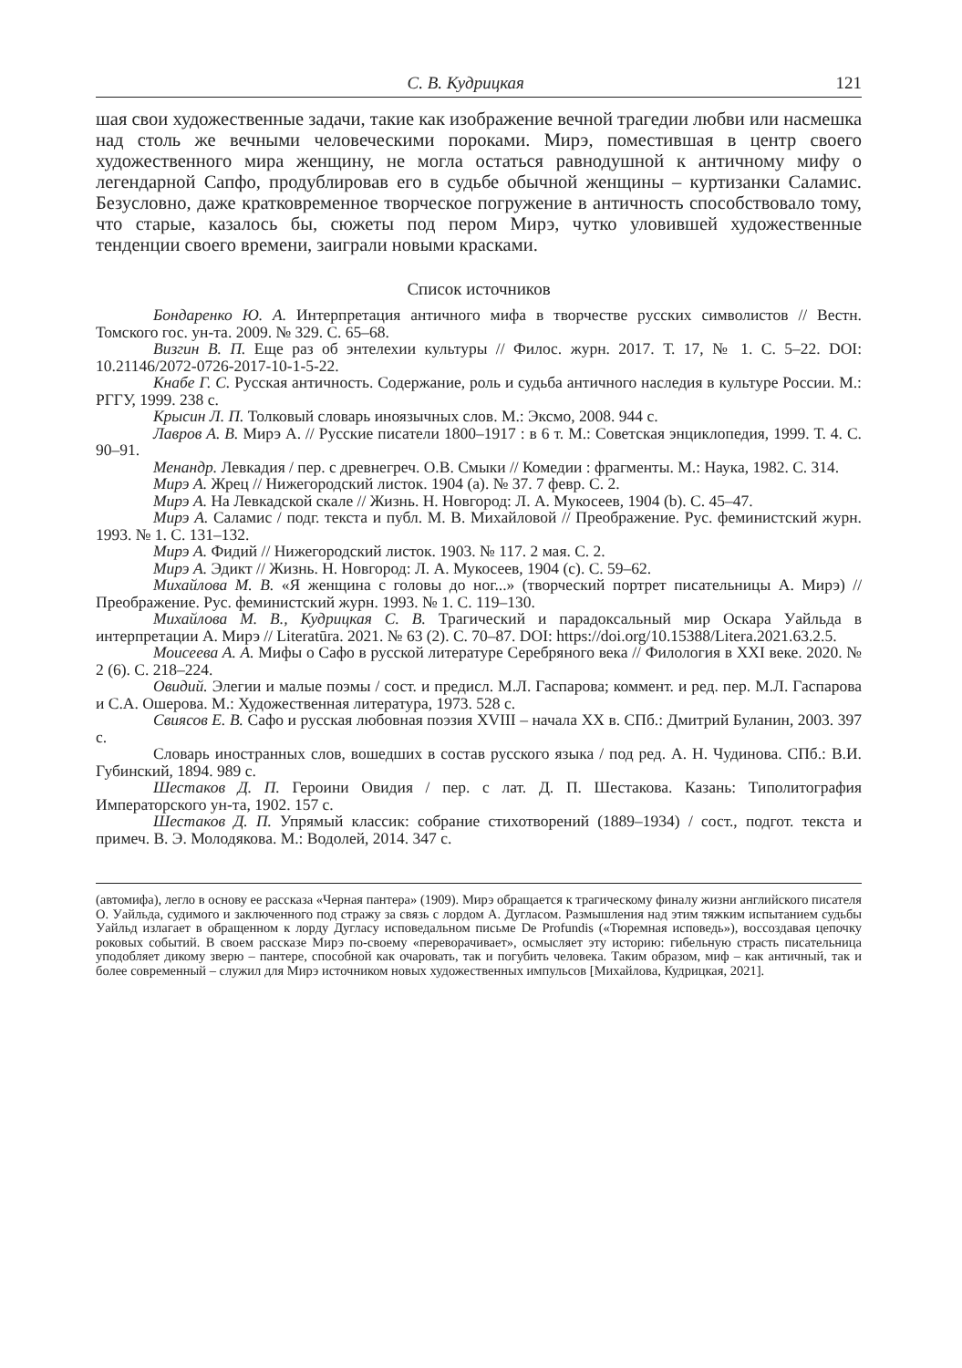С. В. Кудрицкая 121
шая свои художественные задачи, такие как изображение вечной трагедии любви или насмешка над столь же вечными человеческими пороками. Мирэ, поместившая в центр своего художественного мира женщину, не могла остаться равнодушной к античному мифу о легендарной Сапфо, продублировав его в судьбе обычной женщины – куртизанки Саламис. Безусловно, даже кратковременное творческое погружение в античность способствовало тому, что старые, казалось бы, сюжеты под пером Мирэ, чутко уловившей художественные тенденции своего времени, заиграли новыми красками.
Список источников
Бондаренко Ю. А. Интерпретация античного мифа в творчестве русских символистов // Вестн. Томского гос. ун-та. 2009. № 329. С. 65–68.
Визгин В. П. Еще раз об энтелехии культуры // Филос. журн. 2017. Т. 17, № 1. С. 5–22. DOI: 10.21146/2072-0726-2017-10-1-5-22.
Кнабе Г. С. Русская античность. Содержание, роль и судьба античного наследия в культуре России. М.: РГГУ, 1999. 238 с.
Крысин Л. П. Толковый словарь иноязычных слов. М.: Эксмо, 2008. 944 с.
Лавров А. В. Мирэ А. // Русские писатели 1800–1917 : в 6 т. М.: Советская энциклопедия, 1999. Т. 4. С. 90–91.
Менандр. Левкадия / пер. с древнегреч. О.В. Смыки // Комедии : фрагменты. М.: Наука, 1982. С. 314.
Мирэ А. Жрец // Нижегородский листок. 1904 (a). № 37. 7 февр. С. 2.
Мирэ А. На Левкадской скале // Жизнь. Н. Новгород: Л. А. Мукосеев, 1904 (b). С. 45–47.
Мирэ А. Саламис / подг. текста и публ. М. В. Михайловой // Преображение. Рус. феминистский журн. 1993. № 1. С. 131–132.
Мирэ А. Фидий // Нижегородский листок. 1903. № 117. 2 мая. С. 2.
Мирэ А. Эдикт // Жизнь. Н. Новгород: Л. А. Мукосеев, 1904 (c). С. 59–62.
Михайлова М. В. «Я женщина с головы до ног...» (творческий портрет писательницы А. Мирэ) // Преображение. Рус. феминистский журн. 1993. № 1. С. 119–130.
Михайлова М. В., Кудрицкая С. В. Трагический и парадоксальный мир Оскара Уайльда в интерпретации А. Мирэ // Literatūra. 2021. № 63 (2). С. 70–87. DOI: https://doi.org/10.15388/Litera.2021.63.2.5.
Моисеева А. А. Мифы о Сафо в русской литературе Серебряного века // Филология в XXI веке. 2020. № 2 (6). С. 218–224.
Овидий. Элегии и малые поэмы / сост. и предисл. М.Л. Гаспарова; коммент. и ред. пер. М.Л. Гаспарова и С.А. Ошерова. М.: Художественная литература, 1973. 528 с.
Свиясов Е. В. Сафо и русская любовная поэзия XVIII – начала XX в. СПб.: Дмитрий Буланин, 2003. 397 с.
Словарь иностранных слов, вошедших в состав русского языка / под ред. А. Н. Чудинова. СПб.: В.И. Губинский, 1894. 989 с.
Шестаков Д. П. Героини Овидия / пер. с лат. Д. П. Шестакова. Казань: Типолитография Императорского ун-та, 1902. 157 с.
Шестаков Д. П. Упрямый классик: собрание стихотворений (1889–1934) / сост., подгот. текста и примеч. В. Э. Молодякова. М.: Водолей, 2014. 347 с.
(автомифа), легло в основу ее рассказа «Черная пантера» (1909). Мирэ обращается к трагическому финалу жизни английского писателя О. Уайльда, судимого и заключенного под стражу за связь с лордом А. Дугласом. Размышления над этим тяжким испытанием судьбы Уайльд излагает в обращенном к лорду Дугласу исповедальном письме De Profundis («Тюремная исповедь»), воссоздавая цепочку роковых событий. В своем рассказе Мирэ по-своему «переворачивает», осмысляет эту историю: гибельную страсть писательница уподобляет дикому зверю – пантере, способной как очаровать, так и погубить человека. Таким образом, миф – как античный, так и более современный – служил для Мирэ источником новых художественных импульсов [Михайлова, Кудрицкая, 2021].